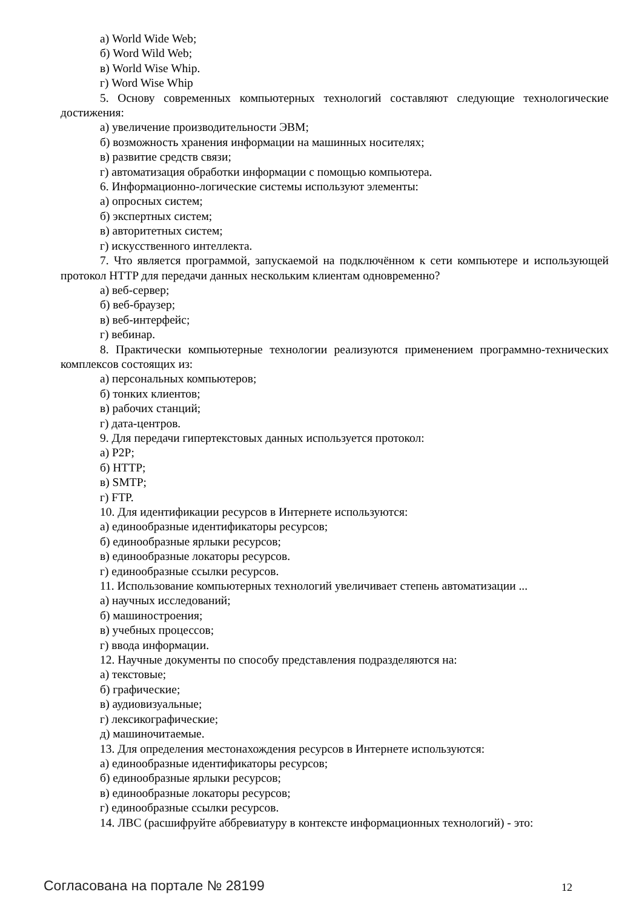а) World Wide Web;
б) Word Wild Web;
в) World Wise Whip.
г) Word Wise Whip
5. Основу современных компьютерных технологий составляют следующие технологические достижения:
а) увеличение производительности ЭВМ;
б) возможность хранения информации на машинных носителях;
в) развитие средств связи;
г) автоматизация обработки информации с помощью компьютера.
6. Информационно-логические системы используют элементы:
а) опросных систем;
б) экспертных систем;
в) авторитетных систем;
г) искусственного интеллекта.
7. Что является программой, запускаемой на подключённом к сети компьютере и использующей протокол HTTP для передачи данных нескольким клиентам одновременно?
а) веб-сервер;
б) веб-браузер;
в) веб-интерфейс;
г) вебинар.
8. Практически компьютерные технологии реализуются применением программно-технических комплексов состоящих из:
а) персональных компьютеров;
б) тонких клиентов;
в) рабочих станций;
г) дата-центров.
9. Для передачи гипертекстовых данных используется протокол:
а) P2P;
б) HTTP;
в) SMTP;
г) FTP.
10. Для идентификации ресурсов в Интернете используются:
а) единообразные идентификаторы ресурсов;
б) единообразные ярлыки ресурсов;
в) единообразные локаторы ресурсов.
г) единообразные ссылки ресурсов.
11. Использование компьютерных технологий увеличивает степень автоматизации ...
а) научных исследований;
б) машиностроения;
в) учебных процессов;
г) ввода информации.
12. Научные документы по способу представления подразделяются на:
а) текстовые;
б) графические;
в) аудиовизуальные;
г) лексикографические;
д) машиночитаемые.
13. Для определения местонахождения ресурсов в Интернете используются:
а) единообразные идентификаторы ресурсов;
б) единообразные ярлыки ресурсов;
в) единообразные локаторы ресурсов;
г) единообразные ссылки ресурсов.
14. ЛВС (расшифруйте аббревиатуру в контексте информационных технологий) - это:
Согласована на портале № 28199 12